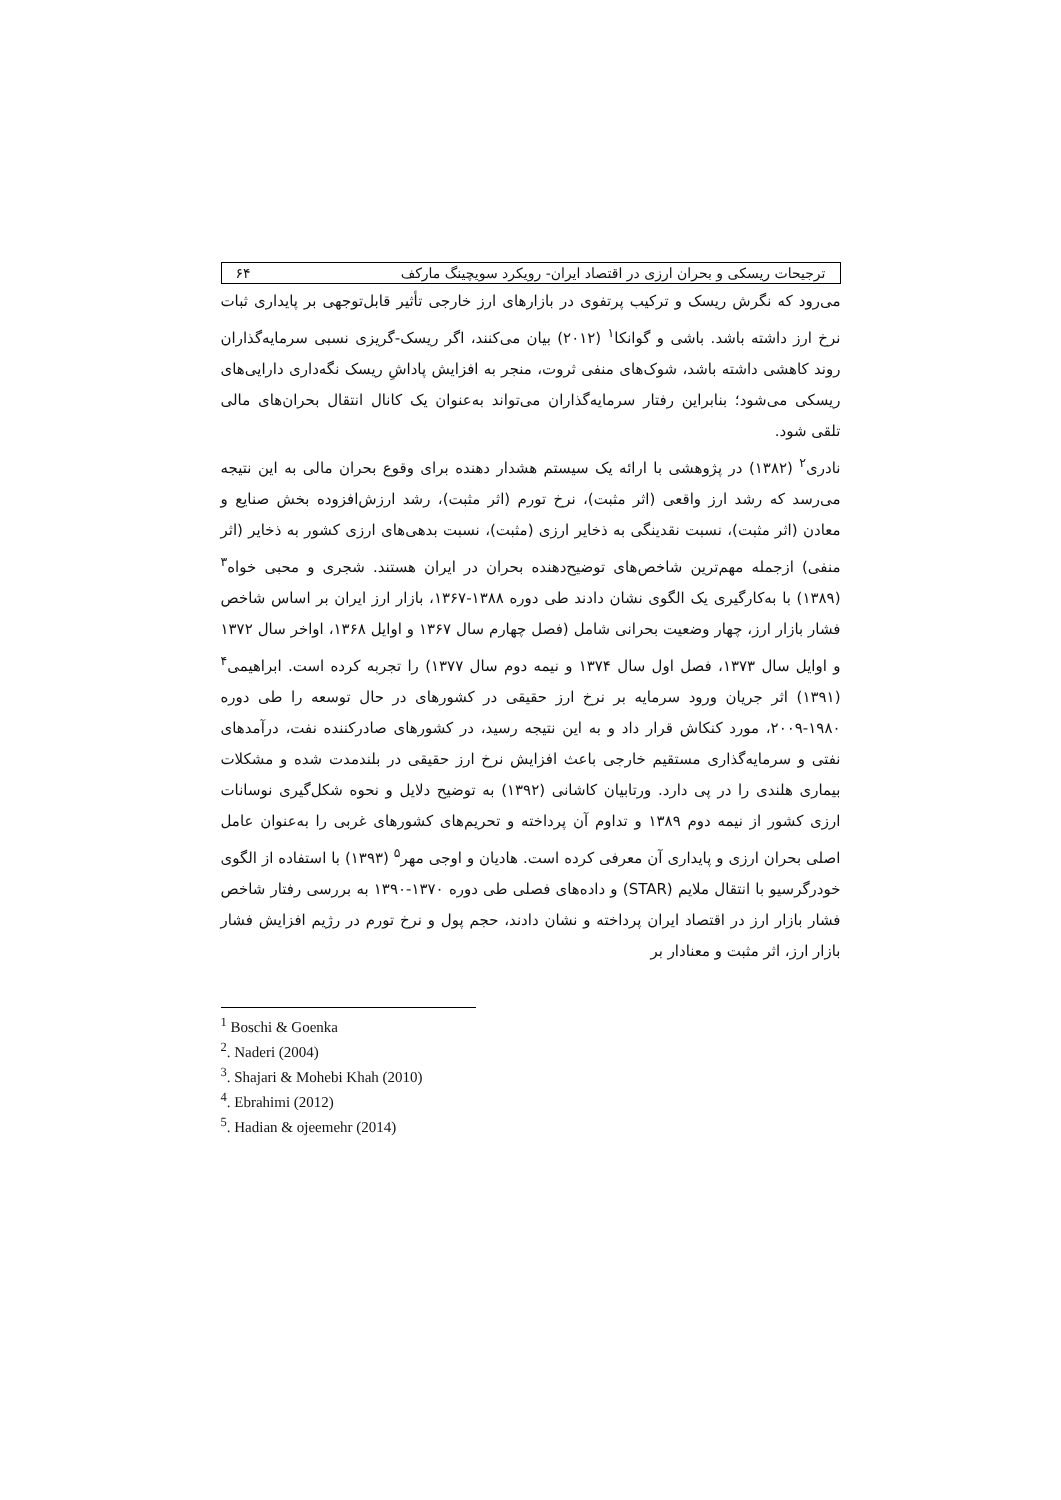ترجیحات ریسکی و بحران ارزی در اقتصاد ایران- رویکرد سویچینگ مارکف ۶۴
می‌رود که نگرش ریسک و ترکیب پرتفوی در بازارهای ارز خارجی تأثیر قابل‌توجهی بر پایداری ثبات نرخ ارز داشته باشد. باشی و گوانکا<sup>۱</sup> (۲۰۱۲) بیان می‌کنند، اگر ریسک-گریزی نسبی سرمایه‌گذاران روند کاهشی داشته باشد، شوک‌های منفی ثروت، منجر به افزایش پاداشِ ریسک نگه‌داری دارایی‌های ریسکی می‌شود؛ بنابراین رفتار سرمایه‌گذاران می‌تواند به‌عنوان یک کانال انتقال بحران‌های مالی تلقی شود.
نادری<sup>۲</sup> (۱۳۸۲) در پژوهشی با ارائه یک سیستم هشدار دهنده برای وقوع بحران مالی به این نتیجه می‌رسد که رشد ارز واقعی (اثر مثبت)، نرخ تورم (اثر مثبت)، رشد ارزش‌افزوده بخش صنایع و معادن (اثر مثبت)، نسبت نقدینگی به ذخایر ارزی (مثبت)، نسبت بدهی‌های ارزی کشور به ذخایر (اثر منفی) ازجمله مهم‌ترین شاخص‌های توضیح‌دهنده بحران در ایران هستند. شجری و محبی خواه<sup>۳</sup> (۱۳۸۹) با به‌کارگیری یک الگوی نشان دادند طی دوره ۱۳۸۸-۱۳۶۷، بازار ارز ایران بر اساس شاخص فشار بازار ارز، چهار وضعیت بحرانی شامل (فصل چهارم سال ۱۳۶۷ و اوایل ۱۳۶۸، اواخر سال ۱۳۷۲ و اوایل سال ۱۳۷۳، فصل اول سال ۱۳۷۴ و نیمه دوم سال ۱۳۷۷) را تجربه کرده است. ابراهیمی<sup>۴</sup> (۱۳۹۱) اثر جریان ورود سرمایه بر نرخ ارز حقیقی در کشورهای در حال توسعه را طی دوره ۱۹۸۰-۲۰۰۹، مورد کنکاش قرار داد و به این نتیجه رسید، در کشورهای صادرکننده نفت، درآمدهای نفتی و سرمایه‌گذاری مستقیم خارجی باعث افزایش نرخ ارز حقیقی در بلندمدت شده و مشکلات بیماری هلندی را در پی دارد. ورتابیان کاشانی (۱۳۹۲) به توضیح دلایل و نحوه شکل‌گیری نوسانات ارزی کشور از نیمه دوم ۱۳۸۹ و تداوم آن پرداخته و تحریم‌های کشورهای غربی را به‌عنوان عامل اصلی بحران ارزی و پایداری آن معرفی کرده است. هادیان و اوجی مهر<sup>۵</sup> (۱۳۹۳) با استفاده از الگوی خودرگرسیو با انتقال ملایم (STAR) و داده‌های فصلی طی دوره ۱۳۷۰-۱۳۹۰ به بررسی رفتار شاخص فشار بازار ارز در اقتصاد ایران پرداخته و نشان دادند، حجم پول و نرخ تورم در رژیم افزایش فشار بازار ارز، اثر مثبت و معنادار بر
<sup>1</sup> Boschi & Goenka
<sup>2</sup>. Naderi (2004)
<sup>3</sup>. Shajari & Mohebi Khah (2010)
<sup>4</sup>. Ebrahimi (2012)
<sup>5</sup>. Hadian & ojeemehr (2014)